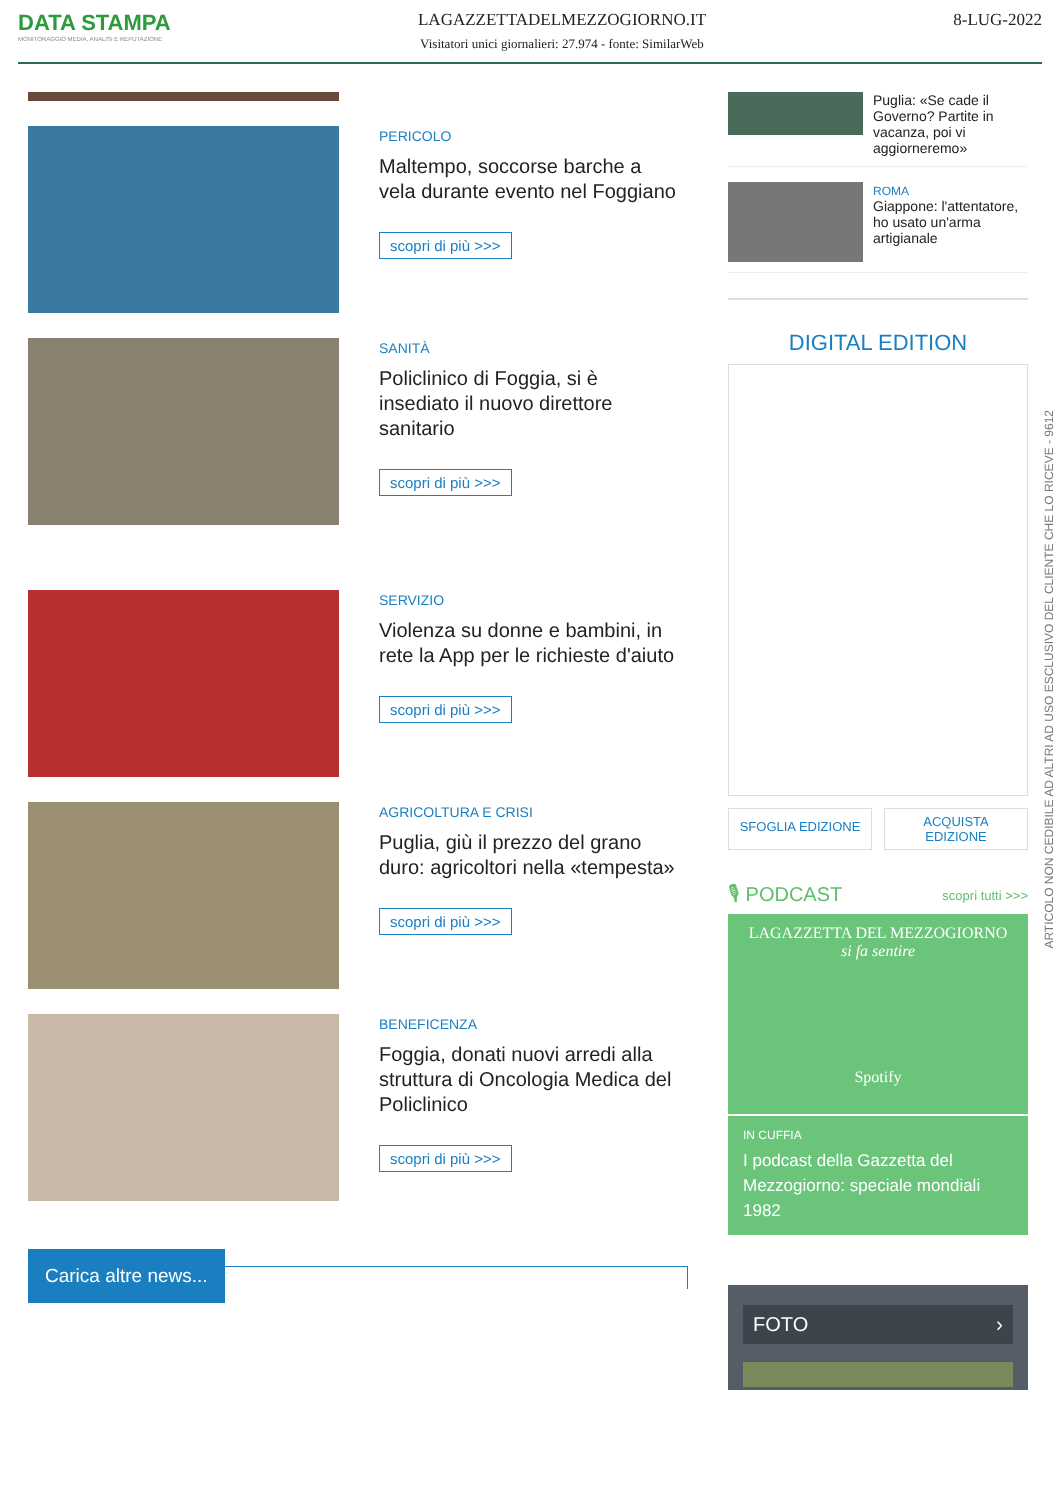DATA STAMPA
MONITORAGGIO MEDIA, ANALISI E REPUTAZIONE
LAGAZZETTADELMEZZOGIORNO.IT
Visitatori unici giornalieri: 27.974 - fonte: SimilarWeb
8-LUG-2022
PERICOLO
Maltempo, soccorse barche a vela durante evento nel Foggiano
scopri di più >>>
SANITÀ
Policlinico di Foggia, si è insediato il nuovo direttore sanitario
scopri di più >>>
SERVIZIO
Violenza su donne e bambini, in rete la App per le richieste d'aiuto
scopri di più >>>
AGRICOLTURA E CRISI
Puglia, giù il prezzo del grano duro: agricoltori nella «tempesta»
scopri di più >>>
BENEFICENZA
Foggia, donati nuovi arredi alla struttura di Oncologia Medica del Policlinico
scopri di più >>>
Carica altre news...
Puglia: «Se cade il Governo? Partite in vacanza, poi vi aggiorneremo»
ROMA
Giappone: l'attentatore, ho usato un'arma artigianale
DIGITAL EDITION
SFOGLIA EDIZIONE
ACQUISTA
EDIZIONE
🎙 PODCAST scopri tutti >>>
LAGAZZETTA DEL MEZZOGIORNO
si fa sentire
Spotify
IN CUFFIA
I podcast della Gazzetta del Mezzogiorno: speciale mondiali 1982
FOTO ›
ARTICOLO NON CEDIBILE AD ALTRI AD USO ESCLUSIVO DEL CLIENTE CHE LO RICEVE - 9612